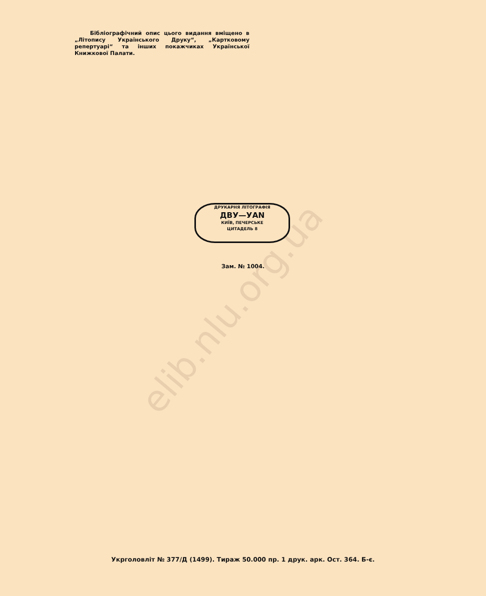elib.nlu.org.ua
Бібліографічний опис цього видання вміщено в „Літопису Українського Друку“, „Картковому репертуарі“ та інших покажчиках Української Книжкової Палати.
ДРУКАРНЯ ЛІТОГРАФІЯ
ДВУ—УАN
КИЇВ, ПЕЧЕРСЬКЕ
ЦИТАДЕЛЬ 8
Зам. № 1004.
Укрголовліт № 377/Д (1499). Тираж 50.000 пр. 1 друк. арк. Ост. 364. Б-є.